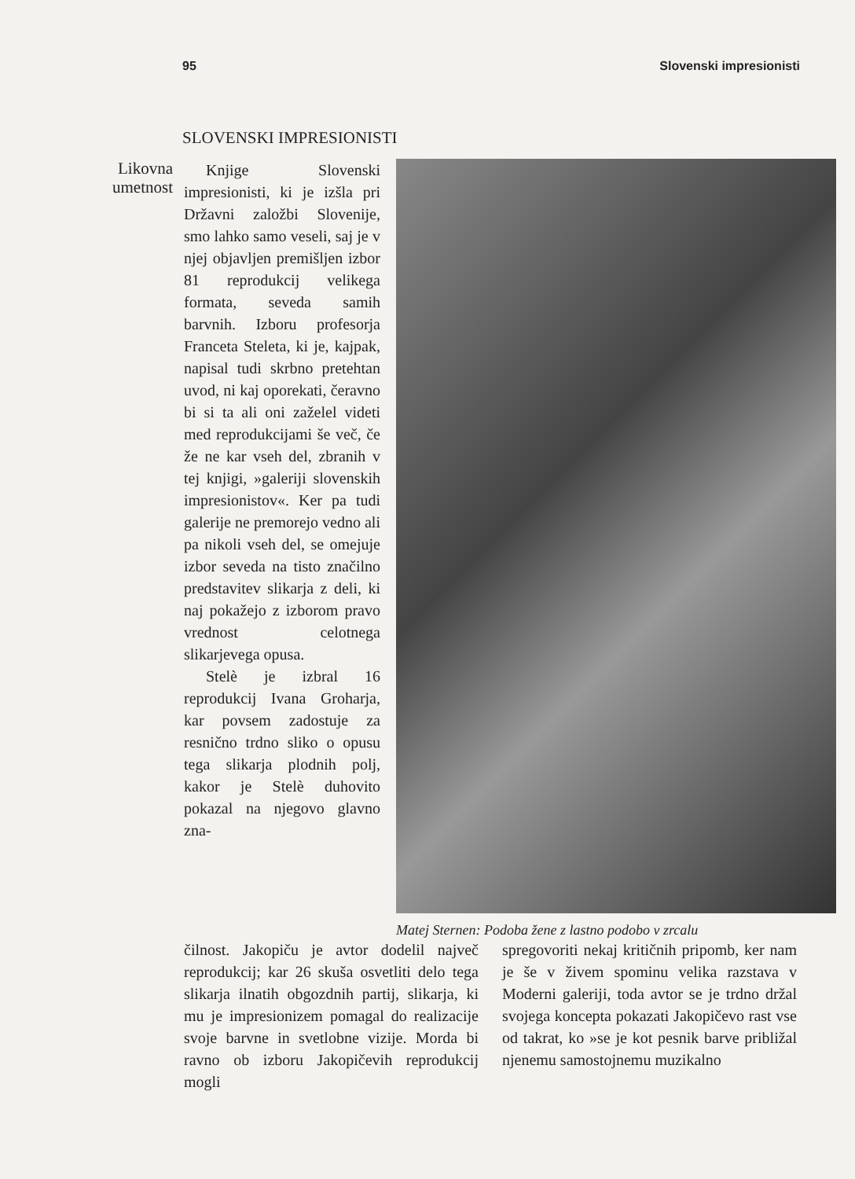95 Slovenski impresionisti
SLOVENSKI IMPRESIONISTI
Likovna umetnost
Knjige Slovenski impresionisti, ki je izšla pri Državni založbi Slovenije, smo lahko samo veseli, saj je v njej objavljen premišljen izbor 81 reprodukcij velikega formata, seveda samih barvnih. Izboru profesorja Franceta Steleta, ki je, kajpak, napisal tudi skrbno pretehtan uvod, ni kaj oporekati, čeravno bi si ta ali oni zaželel videti med reprodukcijami še več, če že ne kar vseh del, zbranih v tej knjigi, »galeriji slovenskih impresionistov«. Ker pa tudi galerije ne premorejo vedno ali pa nikoli vseh del, se omejuje izbor seveda na tisto značilno predstavitev slikarja z deli, ki naj pokažejo z izborom pravo vrednost celotnega slikarjevega opusa.
Stelè je izbral 16 reprodukcij Ivana Groharja, kar povsem zadostuje za resnično trdno sliko o opusu tega slikarja plodnih polj, kakor je Stelè duhovito pokazal na njegovo glavno zna-
Matej Sternen: Podoba žene z lastno podobo v zrcalu
čilnost. Jakopiču je avtor dodelil največ reprodukcij; kar 26 skuša osvetliti delo tega slikarja ilnatih obgozdnih partij, slikarja, ki mu je impresionizem pomagal do realizacije svoje barvne in svetlobne vizije. Morda bi ravno ob izboru Jakopičevih reprodukcij mogli
spregovoriti nekaj kritičnih pripomb, ker nam je še v živem spominu velika razstava v Moderni galeriji, toda avtor se je trdno držal svojega koncepta pokazati Jakopičevo rast vse od takrat, ko »se je kot pesnik barve približal njenemu samostojnemu muzikalno